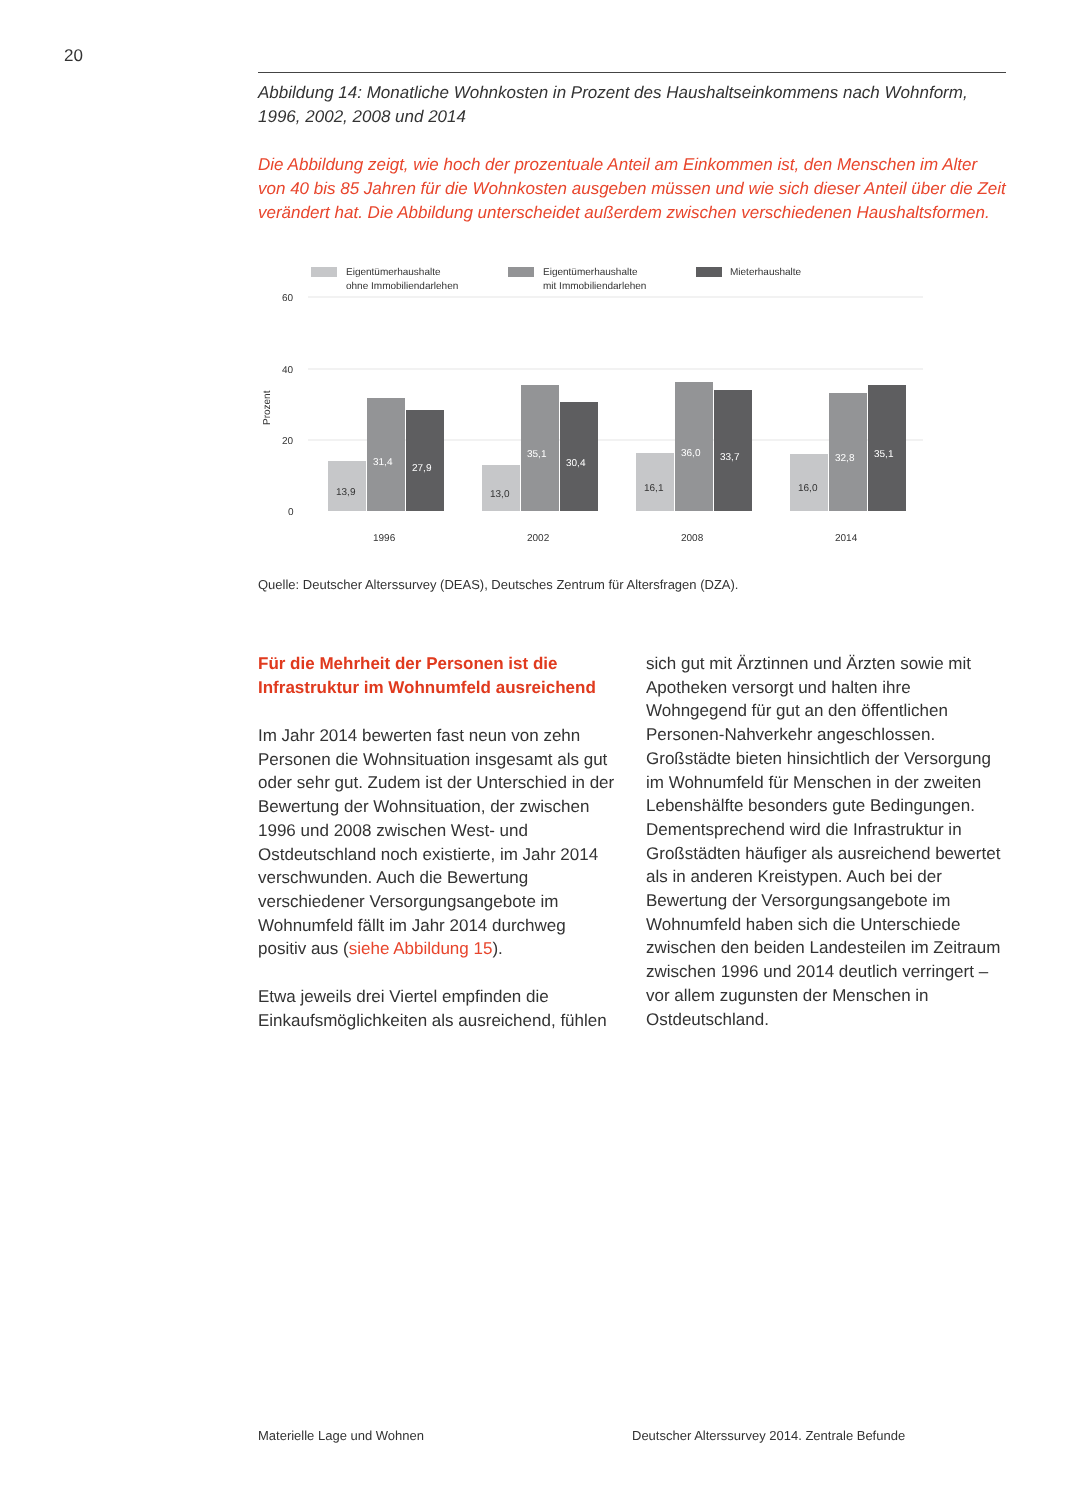20
Abbildung 14: Monatliche Wohnkosten in Prozent des Haushaltseinkommens nach Wohnform, 1996, 2002, 2008 und 2014
Die Abbildung zeigt, wie hoch der prozentuale Anteil am Einkommen ist, den Menschen im Alter von 40 bis 85 Jahren für die Wohnkosten ausgeben müssen und wie sich dieser Anteil über die Zeit verändert hat. Die Abbildung unterscheidet außerdem zwischen verschiedenen Haushaltsformen.
Eigentümerhaushalte
ohne Immobiliendarlehen
Eigentümerhaushalte
mit Immobiliendarlehen
Mieterhaushalte
60
40
20
0
Prozent
13,9
31,4
27,9
13,0
35,1
30,4
16,1
36,0
33,7
16,0
32,8
35,1
1996
2002
2008
2014
Quelle: Deutscher Alterssurvey (DEAS), Deutsches Zentrum für Altersfragen (DZA).
Für die Mehrheit der Personen ist die Infrastruktur im Wohnumfeld ausreichend
Im Jahr 2014 bewerten fast neun von zehn Personen die Wohnsituation insgesamt als gut oder sehr gut. Zudem ist der Unterschied in der Bewertung der Wohnsituation, der zwischen 1996 und 2008 zwischen West- und Ostdeutschland noch existierte, im Jahr 2014 verschwunden. Auch die Bewertung verschiedener Versorgungsangebote im Wohnumfeld fällt im Jahr 2014 durchweg positiv aus (siehe Abbildung 15).
Etwa jeweils drei Viertel empfinden die Einkaufsmöglichkeiten als ausreichend, fühlen
sich gut mit Ärztinnen und Ärzten sowie mit Apotheken versorgt und halten ihre Wohngegend für gut an den öffentlichen Personen-Nahverkehr angeschlossen. Großstädte bieten hinsichtlich der Versorgung im Wohnumfeld für Menschen in der zweiten Lebenshälfte besonders gute Bedingungen. Dementsprechend wird die Infrastruktur in Großstädten häufiger als ausreichend bewertet als in anderen Kreistypen. Auch bei der Bewertung der Versorgungsangebote im Wohnumfeld haben sich die Unterschiede zwischen den beiden Landesteilen im Zeitraum zwischen 1996 und 2014 deutlich verringert – vor allem zugunsten der Menschen in Ostdeutschland.
Materielle Lage und Wohnen Deutscher Alterssurvey 2014. Zentrale Befunde